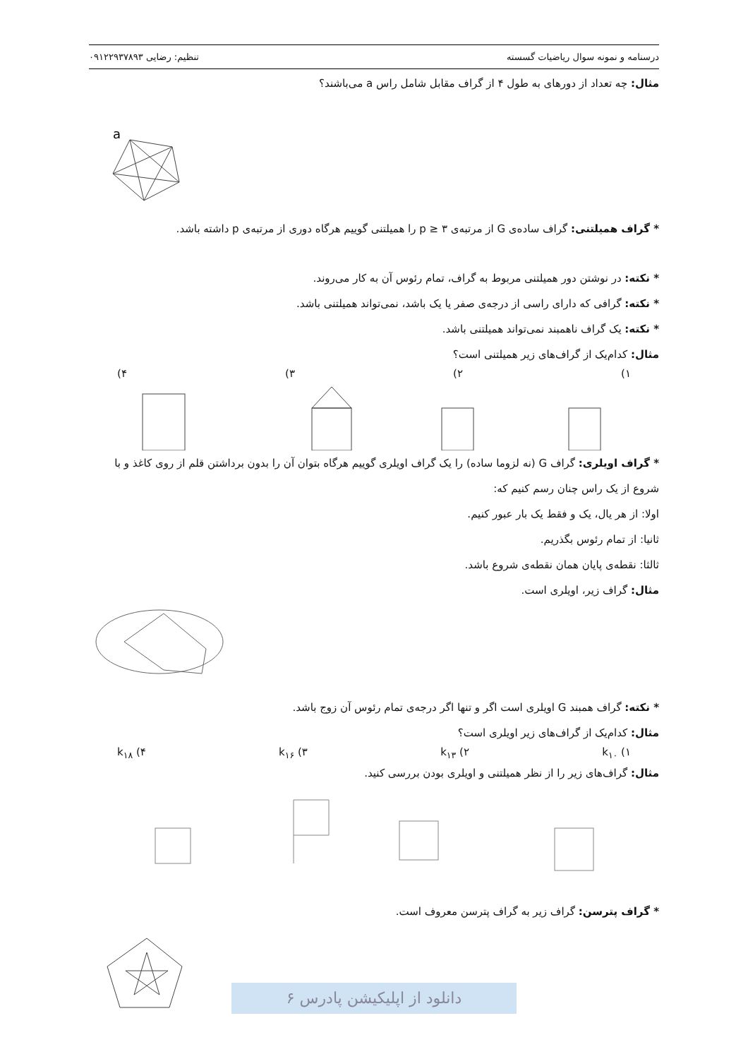درسنامه و نمونه سوال ریاضیات گسسته تنظیم: رضایی ۰۹۱۲۲۹۳۷۸۹۳
مثال: چه تعداد از دورهای به طول ۴ از گراف مقابل شامل راس a می‌باشند؟
a
* گراف همیلتنی: گراف ساده‌ی G از مرتبه‌ی p ≥ ۳ را همیلتنی گوییم هرگاه دوری از مرتبه‌ی p داشته باشد.
* نکته: در نوشتن دور همیلتنی مربوط به گراف، تمام رئوس آن به کار می‌روند.
* نکته: گرافی که دارای راسی از درجه‌ی صفر یا یک باشد، نمی‌تواند همیلتنی باشد.
* نکته: یک گراف ناهمبند نمی‌تواند همیلتنی باشد.
مثال: کدام‌یک از گراف‌های زیر همیلتنی است؟
۱) ۲) ۳) ۴)
* گراف اویلری: گراف G (نه لزوما ساده) را یک گراف اویلری گوییم هرگاه بتوان آن را بدون برداشتن قلم از روی کاغذ و با شروع از یک راس چنان رسم کنیم که:
اولا: از هر یال، یک و فقط یک بار عبور کنیم.
ثانیا: از تمام رئوس بگذریم.
ثالثا: نقطه‌ی پایان همان نقطه‌ی شروع باشد.
مثال: گراف زیر، اویلری است.
* نکته: گراف همبند G اویلری است اگر و تنها اگر درجه‌ی تمام رئوس آن زوج باشد.
مثال: کدام‌یک از گراف‌های زیر اویلری است؟
۱) k<sub>۱۰</sub> ۲) k<sub>۱۳</sub> ۳) k<sub>۱۶</sub> ۴) k<sub>۱۸</sub>
مثال: گراف‌های زیر را از نظر همیلتنی و اویلری بودن بررسی کنید.
* گراف پترسن: گراف زیر به گراف پترسن معروف است.
دانلود از اپلیکیشن پادرس ۶